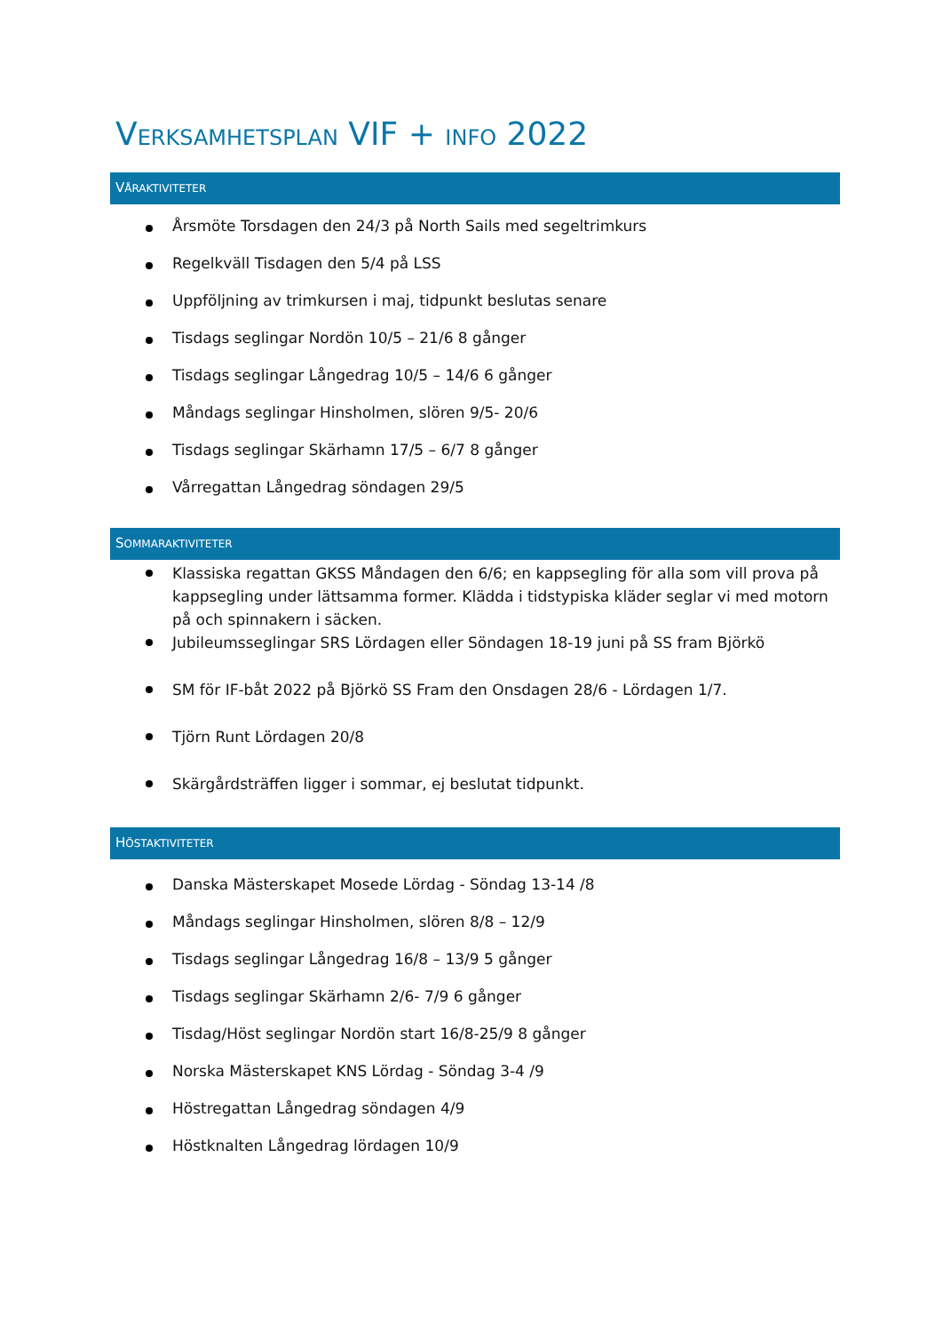VERKSAMHETSPLAN VIF + INFO 2022
VÅRAKTIVITETER
Årsmöte Torsdagen den 24/3 på North Sails med segeltrimkurs
Regelkväll Tisdagen den 5/4 på LSS
Uppföljning av trimkursen i maj, tidpunkt beslutas senare
Tisdags seglingar Nordön 10/5 – 21/6 8 gånger
Tisdags seglingar Långedrag 10/5 – 14/6 6 gånger
Måndags seglingar Hinsholmen, slören 9/5- 20/6
Tisdags seglingar Skärhamn 17/5 – 6/7 8 gånger
Vårregattan Långedrag söndagen 29/5
SOMMARAKTIVITETER
Klassiska regattan GKSS Måndagen den 6/6; en kappsegling för alla som vill prova på kappsegling under lättsamma former. Klädda i tidstypiska kläder seglar vi med motorn på och spinnakern i säcken.
Jubileumsseglingar SRS Lördagen eller Söndagen 18-19 juni på SS fram Björkö
SM för IF-båt 2022 på Björkö SS Fram den Onsdagen 28/6 - Lördagen 1/7.
Tjörn Runt Lördagen 20/8
Skärgårdsträffen ligger i sommar, ej beslutat tidpunkt.
HÖSTAKTIVITETER
Danska Mästerskapet Mosede Lördag - Söndag 13-14 /8
Måndags seglingar Hinsholmen, slören 8/8 – 12/9
Tisdags seglingar Långedrag 16/8 – 13/9 5 gånger
Tisdags seglingar Skärhamn 2/6- 7/9 6 gånger
Tisdag/Höst seglingar Nordön start 16/8-25/9 8 gånger
Norska Mästerskapet KNS Lördag - Söndag 3-4 /9
Höstregattan Långedrag söndagen 4/9
Höstknalten Långedrag lördagen 10/9